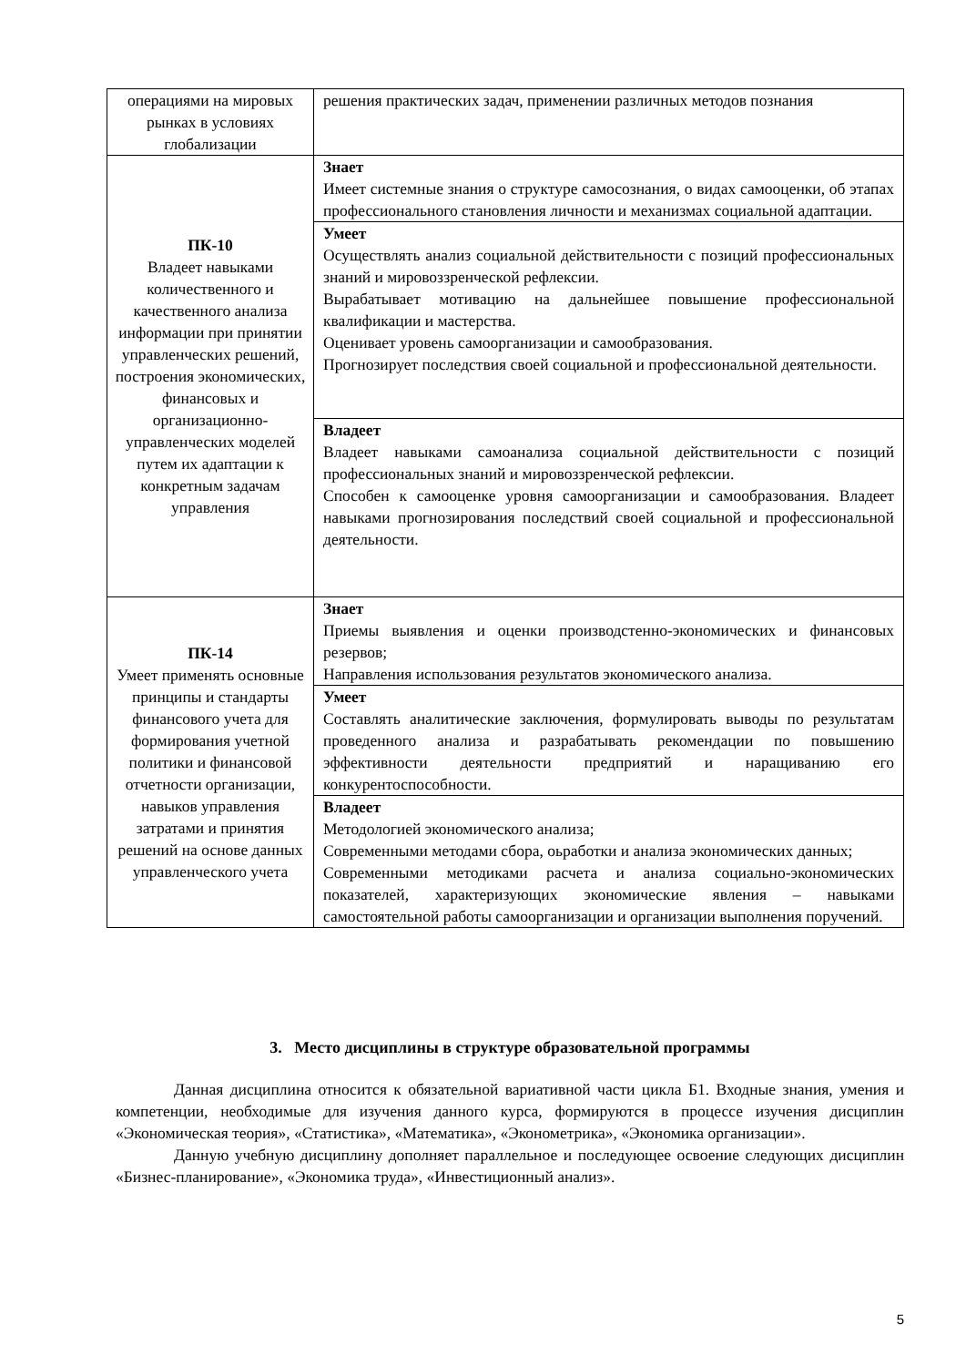| операциями на мировых рынках в условиях глобализации | решения практических задач, применении различных методов познания |
| ПК-10 Владеет навыками количественного и качественного анализа информации при принятии управленческих решений, построения экономических, финансовых и организационно-управленческих моделей путем их адаптации к конкретным задачам управления | Знает Имеет системные знания о структуре самосознания, о видах самооценки, об этапах профессионального становления личности и механизмах социальной адаптации. |
| | Умеет Осуществлять анализ социальной действительности с позиций профессиональных знаний и мировоззренческой рефлексии. Вырабатывает мотивацию на дальнейшее повышение профессиональной квалификации и мастерства. Оценивает уровень самоорганизации и самообразования. Прогнозирует последствия своей социальной и профессиональной деятельности. |
| | Владеет Владеет навыками самоанализа социальной действительности с позиций профессиональных знаний и мировоззренческой рефлексии. Способен к самооценке уровня самоорганизации и самообразования. Владеет навыками прогнозирования последствий своей социальной и профессиональной деятельности. |
| ПК-14 Умеет применять основные принципы и стандарты финансового учета для формирования учетной политики и финансовой отчетности организации, навыков управления затратами и принятия решений на основе данных управленческого учета | Знает Приемы выявления и оценки производстенно-экономических и финансовых резервов; Направления использования результатов экономического анализа. |
| | Умеет Составлять аналитические заключения, формулировать выводы по результатам проведенного анализа и разрабатывать рекомендации по повышению эффективности деятельности предприятий и наращиванию его конкурентоспособности. |
| | Владеет Методологией экономического анализа; Современными методами сбора, оьработки и анализа экономических данных; Современными методиками расчета и анализа социально-экономических показателей, характеризующих экономические явления – навыками самостоятельной работы самоорганизации и организации выполнения поручений. |
3. Место дисциплины в структуре образовательной программы
Данная дисциплина относится к обязательной вариативной части цикла Б1. Входные знания, умения и компетенции, необходимые для изучения данного курса, формируются в процессе изучения дисциплин «Экономическая теория», «Статистика», «Математика», «Эконометрика», «Экономика организации».
Данную учебную дисциплину дополняет параллельное и последующее освоение следующих дисциплин «Бизнес-планирование», «Экономика труда», «Инвестиционный анализ».
5